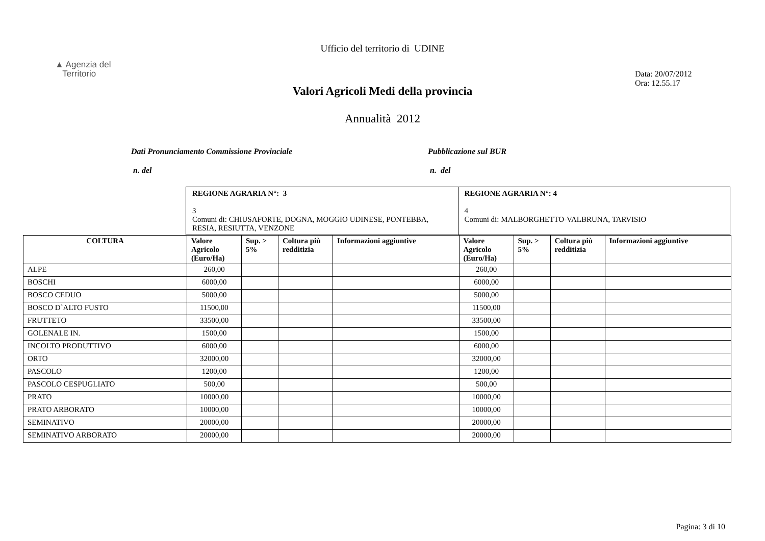Ufficio del territorio di UDINE
▲ Agenzia del
Territorio
Data: 20/07/2012
Ora: 12.55.17
Valori Agricoli Medi della provincia
Annualità 2012
Dati Pronunciamento Commissione Provinciale
n. del
Pubblicazione sul BUR
n. del
| REGIONE AGRARIA N°: 3 3 Comuni di: CHIUSAFORTE, DOGNA, MOGGIO UDINESE, PONTEBBA, RESIA, RESIUTTA, VENZONE | REGIONE AGRARIA N°: 4 4 Comuni di: MALBORGHETTO-VALBRUNA, TARVISIO |
| COLTURA | Valore Agricolo (Euro/Ha) | Sup. > 5% | Coltura più redditizia | Informazioni aggiuntive | Valore Agricolo (Euro/Ha) | Sup. > 5% | Coltura più redditizia | Informazioni aggiuntive |
| --- | --- | --- | --- | --- | --- | --- | --- | --- |
| ALPE | 260,00 | | | | 260,00 | | | |
| BOSCHI | 6000,00 | | | | 6000,00 | | | |
| BOSCO CEDUO | 5000,00 | | | | 5000,00 | | | |
| BOSCO D`ALTO FUSTO | 11500,00 | | | | 11500,00 | | | |
| FRUTTETO | 33500,00 | | | | 33500,00 | | | |
| GOLENALE IN. | 1500,00 | | | | 1500,00 | | | |
| INCOLTO PRODUTTIVO | 6000,00 | | | | 6000,00 | | | |
| ORTO | 32000,00 | | | | 32000,00 | | | |
| PASCOLO | 1200,00 | | | | 1200,00 | | | |
| PASCOLO CESPUGLIATO | 500,00 | | | | 500,00 | | | |
| PRATO | 10000,00 | | | | 10000,00 | | | |
| PRATO ARBORATO | 10000,00 | | | | 10000,00 | | | |
| SEMINATIVO | 20000,00 | | | | 20000,00 | | | |
| SEMINATIVO ARBORATO | 20000,00 | | | | 20000,00 | | | |
Pagina: 3 di 10